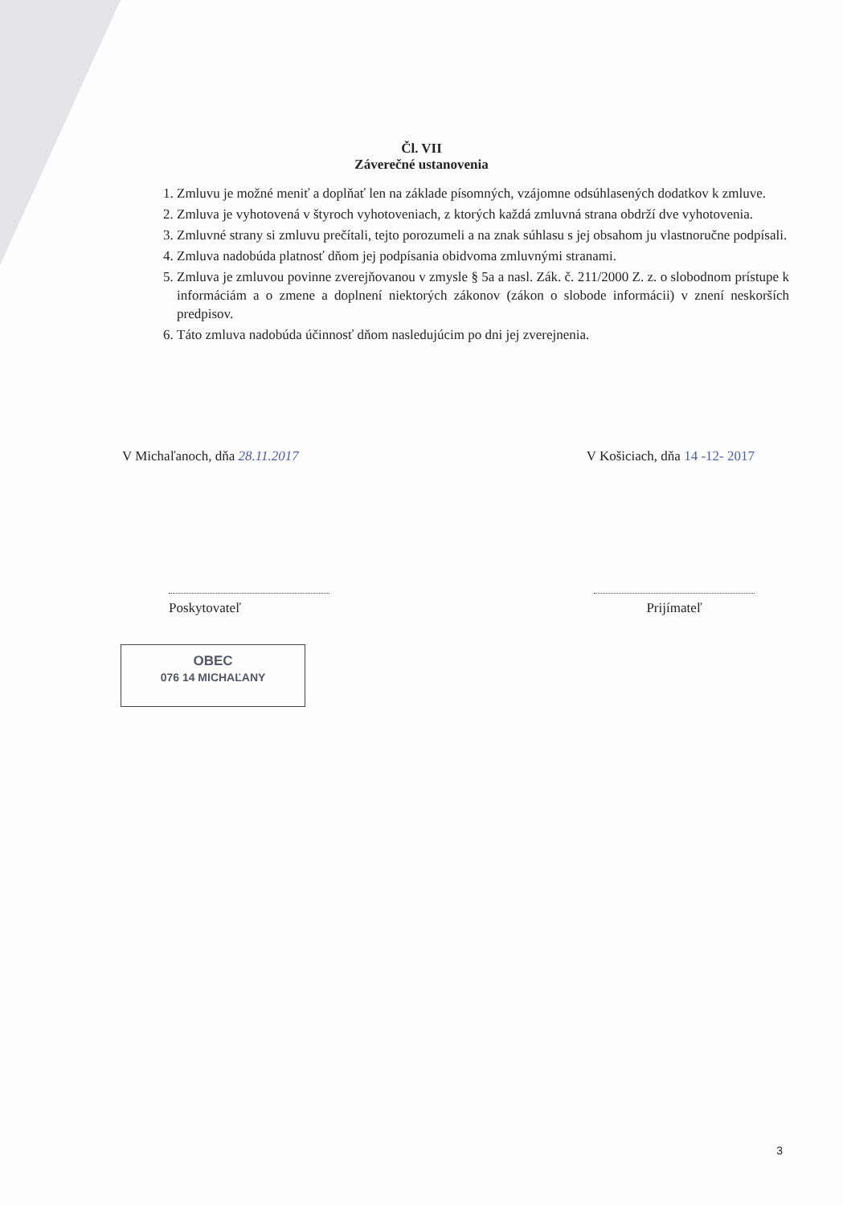Čl. VII
Záverečné ustanovenia
1. Zmluvu je možné meniť a doplňať len na základe písomných, vzájomne odsúhlasených dodatkov k zmluve.
2. Zmluva je vyhotovená v štyroch vyhotoveniach, z ktorých každá zmluvná strana obdrží dve vyhotovenia.
3. Zmluvné strany si zmluvu prečítali, tejto porozumeli a na znak súhlasu s jej obsahom ju vlastnoručne podpísali.
4. Zmluva nadobúda platnosť dňom jej podpísania obidvoma zmluvnými stranami.
5. Zmluva je zmluvou povinne zverejňovanou v zmysle § 5a a nasl. Zák. č. 211/2000 Z. z. o slobodnom prístupe k informáciám a o zmene a doplnení niektorých zákonov (zákon o slobode informácii) v znení neskorších predpisov.
6. Táto zmluva nadobúda účinnosť dňom nasledujúcim po dni jej zverejnenia.
V Michaľanoch, dňa 28.11.2017 V Košiciach, dňa 14 -12- 2017
Poskytovateľ Prijímateľ
OBEC
076 14 MICHAĽANY
3